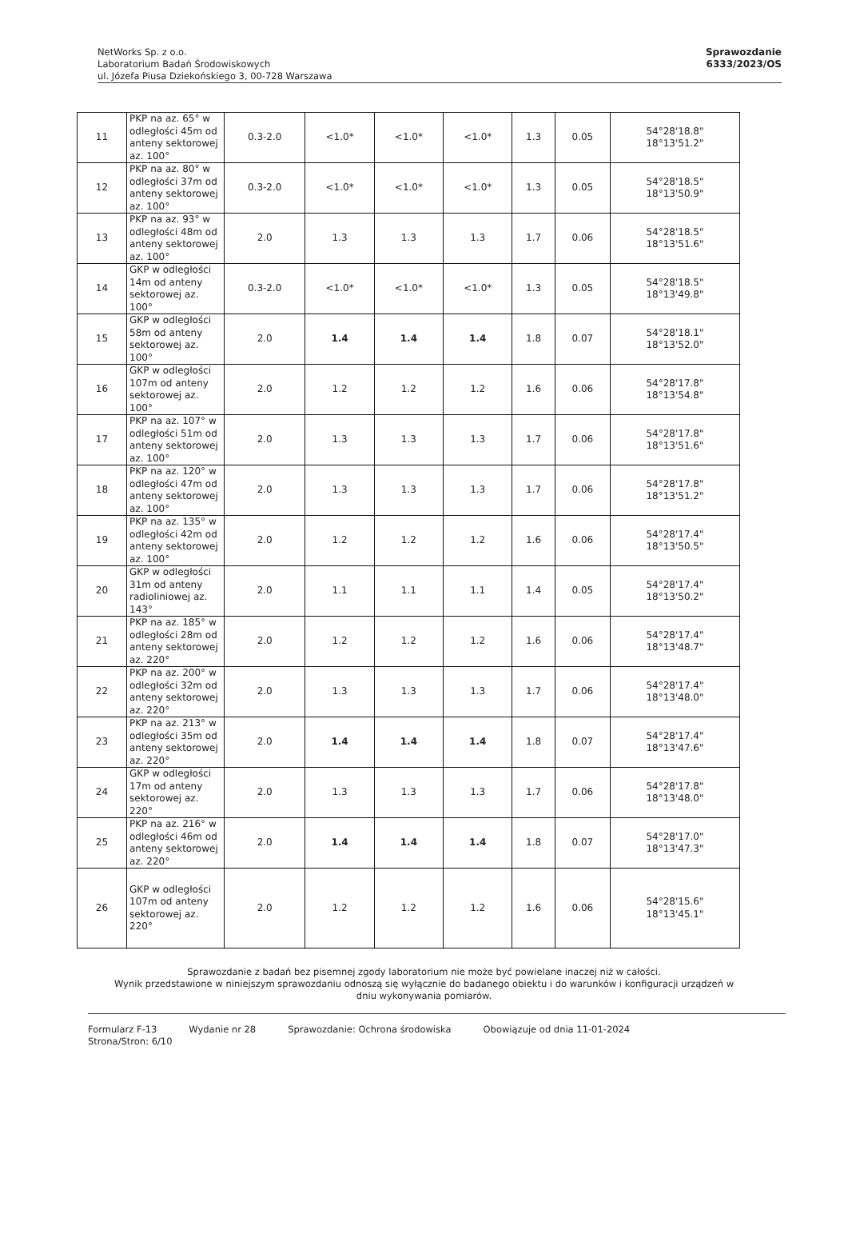NetWorks Sp. z o.o.
Laboratorium Badań Środowiskowych
ul. Józefa Piusa Dziekońskiego 3, 00-728 Warszawa
Sprawozdanie
6333/2023/OS
| 11 | PKP na az. 65° w odległości 45m od anteny sektorowej az. 100° | 0.3-2.0 | <1.0* | <1.0* | <1.0* | 1.3 | 0.05 | 54°28'18.8" 18°13'51.2" |
| 12 | PKP na az. 80° w odległości 37m od anteny sektorowej az. 100° | 0.3-2.0 | <1.0* | <1.0* | <1.0* | 1.3 | 0.05 | 54°28'18.5" 18°13'50.9" |
| 13 | PKP na az. 93° w odległości 48m od anteny sektorowej az. 100° | 2.0 | 1.3 | 1.3 | 1.3 | 1.7 | 0.06 | 54°28'18.5" 18°13'51.6" |
| 14 | GKP w odległości 14m od anteny sektorowej az. 100° | 0.3-2.0 | <1.0* | <1.0* | <1.0* | 1.3 | 0.05 | 54°28'18.5" 18°13'49.8" |
| 15 | GKP w odległości 58m od anteny sektorowej az. 100° | 2.0 | 1.4 | 1.4 | 1.4 | 1.8 | 0.07 | 54°28'18.1" 18°13'52.0" |
| 16 | GKP w odległości 107m od anteny sektorowej az. 100° | 2.0 | 1.2 | 1.2 | 1.2 | 1.6 | 0.06 | 54°28'17.8" 18°13'54.8" |
| 17 | PKP na az. 107° w odległości 51m od anteny sektorowej az. 100° | 2.0 | 1.3 | 1.3 | 1.3 | 1.7 | 0.06 | 54°28'17.8" 18°13'51.6" |
| 18 | PKP na az. 120° w odległości 47m od anteny sektorowej az. 100° | 2.0 | 1.3 | 1.3 | 1.3 | 1.7 | 0.06 | 54°28'17.8" 18°13'51.2" |
| 19 | PKP na az. 135° w odległości 42m od anteny sektorowej az. 100° | 2.0 | 1.2 | 1.2 | 1.2 | 1.6 | 0.06 | 54°28'17.4" 18°13'50.5" |
| 20 | GKP w odległości 31m od anteny radioliniowej az. 143° | 2.0 | 1.1 | 1.1 | 1.1 | 1.4 | 0.05 | 54°28'17.4" 18°13'50.2" |
| 21 | PKP na az. 185° w odległości 28m od anteny sektorowej az. 220° | 2.0 | 1.2 | 1.2 | 1.2 | 1.6 | 0.06 | 54°28'17.4" 18°13'48.7" |
| 22 | PKP na az. 200° w odległości 32m od anteny sektorowej az. 220° | 2.0 | 1.3 | 1.3 | 1.3 | 1.7 | 0.06 | 54°28'17.4" 18°13'48.0" |
| 23 | PKP na az. 213° w odległości 35m od anteny sektorowej az. 220° | 2.0 | 1.4 | 1.4 | 1.4 | 1.8 | 0.07 | 54°28'17.4" 18°13'47.6" |
| 24 | GKP w odległości 17m od anteny sektorowej az. 220° | 2.0 | 1.3 | 1.3 | 1.3 | 1.7 | 0.06 | 54°28'17.8" 18°13'48.0" |
| 25 | PKP na az. 216° w odległości 46m od anteny sektorowej az. 220° | 2.0 | 1.4 | 1.4 | 1.4 | 1.8 | 0.07 | 54°28'17.0" 18°13'47.3" |
| 26 | GKP w odległości 107m od anteny sektorowej az. 220° | 2.0 | 1.2 | 1.2 | 1.2 | 1.6 | 0.06 | 54°28'15.6" 18°13'45.1" |
Sprawozdanie z badań bez pisemnej zgody laboratorium nie może być powielane inaczej niż w całości.
Wynik przedstawione w niniejszym sprawozdaniu odnoszą się wyłącznie do badanego obiektu i do warunków i konfiguracji urządzeń w dniu wykonywania pomiarów.
Formularz F-13 Wydanie nr 28 Sprawozdanie: Ochrona środowiska Obowiązuje od dnia 11-01-2024
Strona/Stron: 6/10